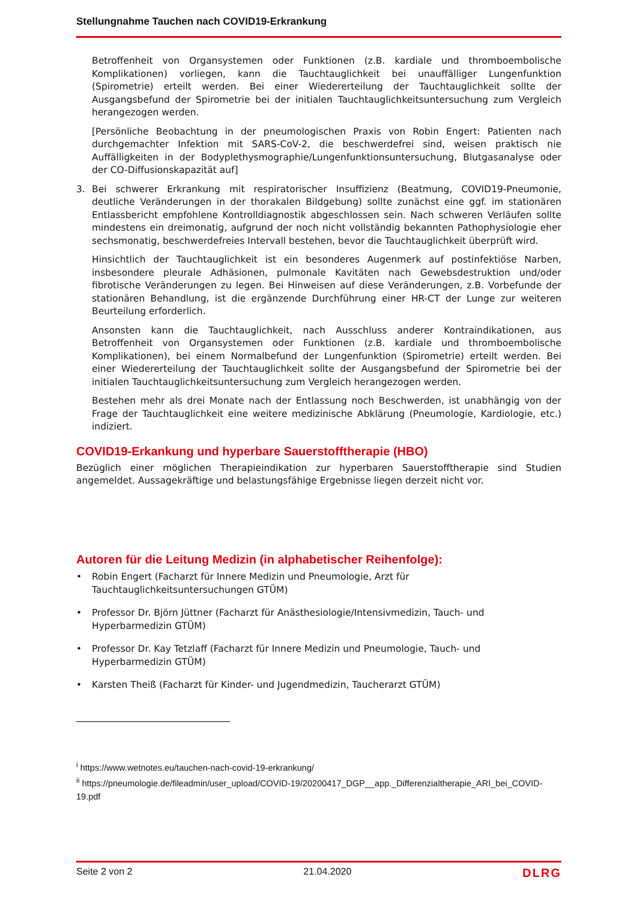Stellungnahme Tauchen nach COVID19-Erkrankung
Betroffenheit von Organsystemen oder Funktionen (z.B. kardiale und thromboembolische Komplikationen) vorliegen, kann die Tauchtauglichkeit bei unauffälliger Lungenfunktion (Spirometrie) erteilt werden. Bei einer Wiedererteilung der Tauchtauglichkeit sollte der Ausgangsbefund der Spirometrie bei der initialen Tauchtauglichkeitsuntersuchung zum Vergleich herangezogen werden.
[Persönliche Beobachtung in der pneumologischen Praxis von Robin Engert: Patienten nach durchgemachter Infektion mit SARS-CoV-2, die beschwerdefrei sind, weisen praktisch nie Auffälligkeiten in der Bodyplethysmographie/Lungenfunktionsuntersuchung, Blutgasanalyse oder der CO-Diffusionskapazität auf]
3. Bei schwerer Erkrankung mit respiratorischer Insuffizienz (Beatmung, COVID19-Pneumonie, deutliche Veränderungen in der thorakalen Bildgebung) sollte zunächst eine ggf. im stationären Entlassbericht empfohlene Kontrolldiagnostik abgeschlossen sein. Nach schweren Verläufen sollte mindestens ein dreimonatig, aufgrund der noch nicht vollständig bekannten Pathophysiologie eher sechsmonatig, beschwerdefreies Intervall bestehen, bevor die Tauchtauglichkeit überprüft wird.
Hinsichtlich der Tauchtauglichkeit ist ein besonderes Augenmerk auf postinfektiöse Narben, insbesondere pleurale Adhäsionen, pulmonale Kavitäten nach Gewebsdestruktion und/oder fibrotische Veränderungen zu legen. Bei Hinweisen auf diese Veränderungen, z.B. Vorbefunde der stationären Behandlung, ist die ergänzende Durchführung einer HR-CT der Lunge zur weiteren Beurteilung erforderlich.
Ansonsten kann die Tauchtauglichkeit, nach Ausschluss anderer Kontraindikationen, aus Betroffenheit von Organsystemen oder Funktionen (z.B. kardiale und thromboembolische Komplikationen), bei einem Normalbefund der Lungenfunktion (Spirometrie) erteilt werden. Bei einer Wiedererteilung der Tauchtauglichkeit sollte der Ausgangsbefund der Spirometrie bei der initialen Tauchtauglichkeitsuntersuchung zum Vergleich herangezogen werden.
Bestehen mehr als drei Monate nach der Entlassung noch Beschwerden, ist unabhängig von der Frage der Tauchtauglichkeit eine weitere medizinische Abklärung (Pneumologie, Kardiologie, etc.) indiziert.
COVID19-Erkankung und hyperbare Sauerstofftherapie (HBO)
Bezüglich einer möglichen Therapieindikation zur hyperbaren Sauerstofftherapie sind Studien angemeldet. Aussagekräftige und belastungsfähige Ergebnisse liegen derzeit nicht vor.
Autoren für die Leitung Medizin (in alphabetischer Reihenfolge):
• Robin Engert (Facharzt für Innere Medizin und Pneumologie, Arzt für Tauchtauglichkeitsuntersuchungen GTÜM)
• Professor Dr. Björn Jüttner (Facharzt für Anästhesiologie/Intensivmedizin, Tauch- und Hyperbarmedizin GTÜM)
• Professor Dr. Kay Tetzlaff (Facharzt für Innere Medizin und Pneumologie, Tauch- und Hyperbarmedizin GTÜM)
• Karsten Theiß (Facharzt für Kinder- und Jugendmedizin, Taucherarzt GTÜM)
<sup>i</sup> https://www.wetnotes.eu/tauchen-nach-covid-19-erkrankung/
<sup>ii</sup> https://pneumologie.de/fileadmin/user_upload/COVID-19/20200417_DGP__app._Differenzialtherapie_ARI_bei_COVID-19.pdf
Seite 2 von 2 21.04.2020 DLRG